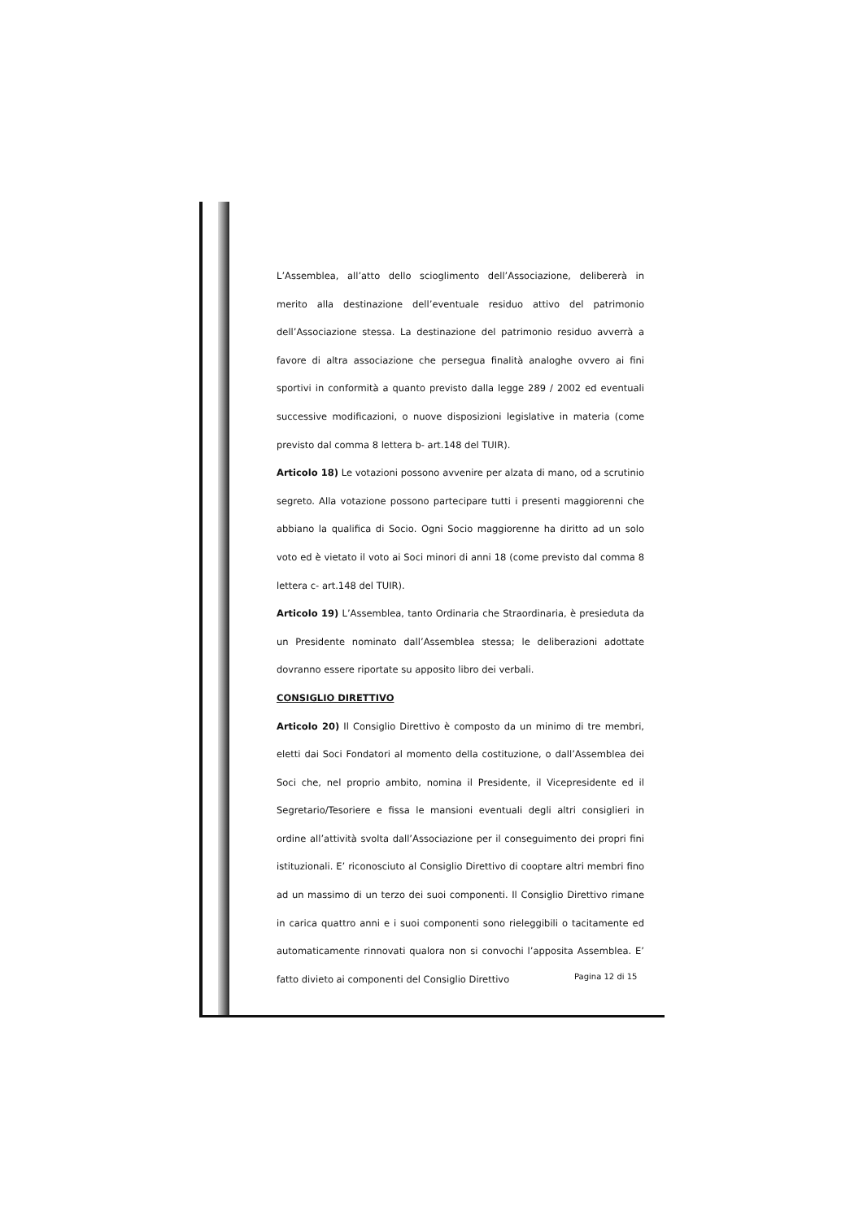L’Assemblea, all’atto dello scioglimento dell’Associazione, delibererà in merito alla destinazione dell’eventuale residuo attivo del patrimonio dell’Associazione stessa. La destinazione del patrimonio residuo avverrà a favore di altra associazione che persegua finalità analoghe ovvero ai fini sportivi in conformità a quanto previsto dalla legge 289 / 2002 ed eventuali successive modificazioni, o nuove disposizioni legislative in materia (come previsto dal comma 8 lettera b- art.148 del TUIR).
Articolo 18) Le votazioni possono avvenire per alzata di mano, od a scrutinio segreto. Alla votazione possono partecipare tutti i presenti maggiorenni che abbiano la qualifica di Socio. Ogni Socio maggiorenne ha diritto ad un solo voto ed è vietato il voto ai Soci minori di anni 18 (come previsto dal comma 8 lettera c- art.148 del TUIR).
Articolo 19) L’Assemblea, tanto Ordinaria che Straordinaria, è presieduta da un Presidente nominato dall’Assemblea stessa; le deliberazioni adottate dovranno essere riportate su apposito libro dei verbali.
CONSIGLIO DIRETTIVO
Articolo 20) Il Consiglio Direttivo è composto da un minimo di tre membri, eletti dai Soci Fondatori al momento della costituzione, o dall’Assemblea dei Soci che, nel proprio ambito, nomina il Presidente, il Vicepresidente ed il Segretario/Tesoriere e fissa le mansioni eventuali degli altri consiglieri in ordine all’attività svolta dall’Associazione per il conseguimento dei propri fini istituzionali. E’ riconosciuto al Consiglio Direttivo di cooptare altri membri fino ad un massimo di un terzo dei suoi componenti. Il Consiglio Direttivo rimane in carica quattro anni e i suoi componenti sono rieleggibili o tacitamente ed automaticamente rinnovati qualora non si convochi l’apposita Assemblea. E’ fatto divieto ai componenti del Consiglio Direttivo
Pagina 12 di 15